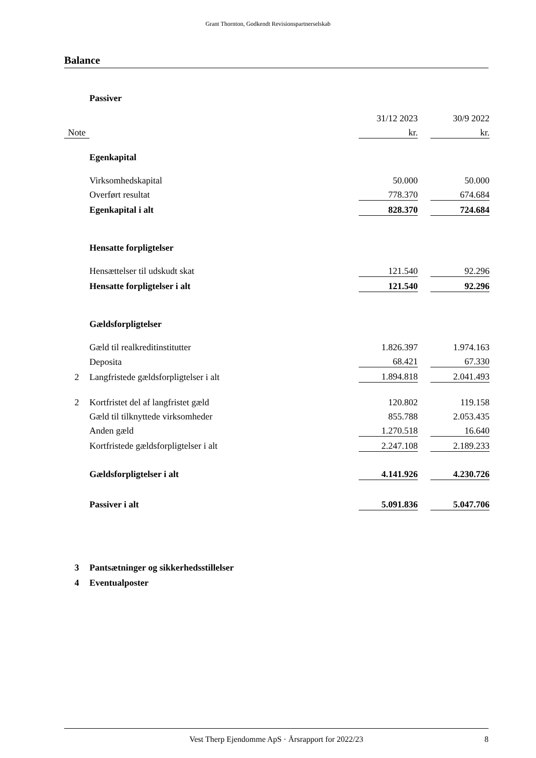Grant Thornton, Godkendt Revisionspartnerselskab
Balance
| | Passiver | | | |
| | | 31/12 2023 | | 30/9 2022 |
| Note | | kr. | | kr. |
| | Egenkapital | | | |
| | Virksomhedskapital | 50.000 | | 50.000 |
| | Overført resultat | 778.370 | | 674.684 |
| | Egenkapital i alt | 828.370 | | 724.684 |
| | Hensatte forpligtelser | | | |
| | Hensættelser til udskudt skat | 121.540 | | 92.296 |
| | Hensatte forpligtelser i alt | 121.540 | | 92.296 |
| | Gældsforpligtelser | | | |
| | Gæld til realkreditinstitutter | 1.826.397 | | 1.974.163 |
| | Deposita | 68.421 | | 67.330 |
| 2 | Langfristede gældsforpligtelser i alt | 1.894.818 | | 2.041.493 |
| 2 | Kortfristet del af langfristet gæld | 120.802 | | 119.158 |
| | Gæld til tilknyttede virksomheder | 855.788 | | 2.053.435 |
| | Anden gæld | 1.270.518 | | 16.640 |
| | Kortfristede gældsforpligtelser i alt | 2.247.108 | | 2.189.233 |
| | Gældsforpligtelser i alt | 4.141.926 | | 4.230.726 |
| | Passiver i alt | 5.091.836 | | 5.047.706 |
| 3 | Pantsætninger og sikkerhedsstillelser | | | |
| 4 | Eventualposter | | | |
Vest Therp Ejendomme ApS · Årsrapport for 2022/23 8